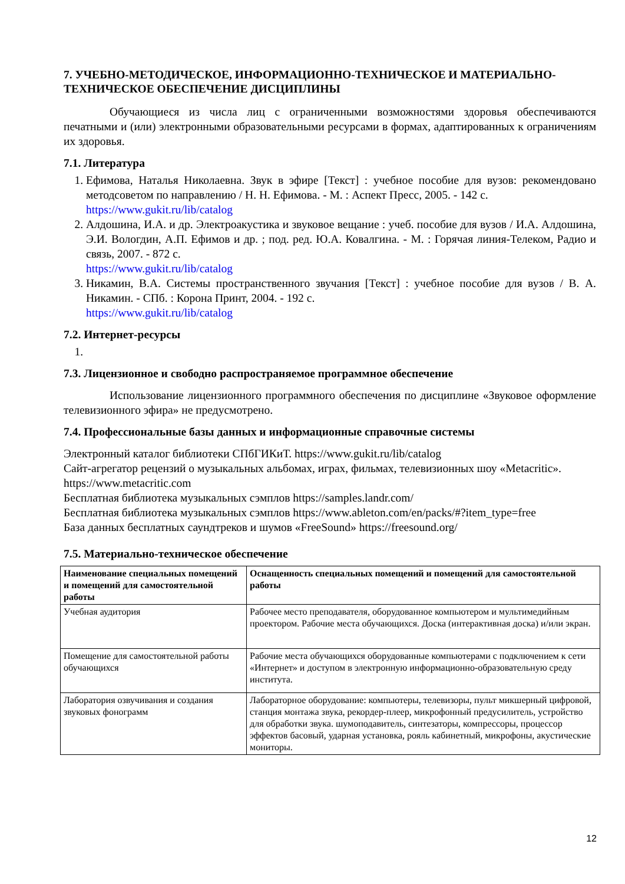7. УЧЕБНО-МЕТОДИЧЕСКОЕ, ИНФОРМАЦИОННО-ТЕХНИЧЕСКОЕ И МАТЕРИАЛЬНО-ТЕХНИЧЕСКОЕ ОБЕСПЕЧЕНИЕ ДИСЦИПЛИНЫ
Обучающиеся из числа лиц с ограниченными возможностями здоровья обеспечиваются печатными и (или) электронными образовательными ресурсами в формах, адаптированных к ограничениям их здоровья.
7.1. Литература
1. Ефимова, Наталья Николаевна. Звук в эфире [Текст] : учебное пособие для вузов: рекомендовано методсоветом по направлению / Н. Н. Ефимова. - М. : Аспект Пресс, 2005. - 142 с.
https://www.gukit.ru/lib/catalog
2. Алдошина, И.А. и др. Электроакустика и звуковое вещание : учеб. пособие для вузов / И.А. Алдошина, Э.И. Вологдин, А.П. Ефимов и др. ; под. ред. Ю.А. Ковалгина. - М. : Горячая линия-Телеком, Радио и связь, 2007. - 872 с.
https://www.gukit.ru/lib/catalog
3. Никамин, В.А. Системы пространственного звучания [Текст] : учебное пособие для вузов / В. А. Никамин. - СПб. : Корона Принт, 2004. - 192 с.
https://www.gukit.ru/lib/catalog
7.2. Интернет-ресурсы
7.3. Лицензионное и свободно распространяемое программное обеспечение
Использование лицензионного программного обеспечения по дисциплине «Звуковое оформление телевизионного эфира» не предусмотрено.
7.4. Профессиональные базы данных и информационные справочные системы
Электронный каталог библиотеки СПбГИКиТ. https://www.gukit.ru/lib/catalog
Сайт-агрегатор рецензий о музыкальных альбомах, играх, фильмах, телевизионных шоу «Metacritic». https://www.metacritic.com
Бесплатная библиотека музыкальных сэмплов https://samples.landr.com/
Бесплатная библиотека музыкальных сэмплов https://www.ableton.com/en/packs/#?item_type=free
База данных бесплатных саундтреков и шумов «FreeSound» https://freesound.org/
7.5. Материально-техническое обеспечение
| Наименование специальных помещений и помещений для самостоятельной работы | Оснащенность специальных помещений и помещений для самостоятельной работы |
| --- | --- |
| Учебная аудитория | Рабочее место преподавателя, оборудованное компьютером и мультимедийным проектором. Рабочие места обучающихся. Доска (интерактивная доска) и/или экран. |
| Помещение для самостоятельной работы обучающихся | Рабочие места обучающихся оборудованные компьютерами с подключением к сети «Интернет» и доступом в электронную информационно-образовательную среду института. |
| Лаборатория озвучивания и создания звуковых фонограмм | Лабораторное оборудование: компьютеры, телевизоры, пульт микшерный цифровой, станция монтажа звука, рекордер-плеер, микрофонный предусилитель, устройство для обработки звука. шумоподавитель, синтезаторы, компрессоры, процессор эффектов басовый, ударная установка, рояль кабинетный, микрофоны, акустические мониторы. |
12